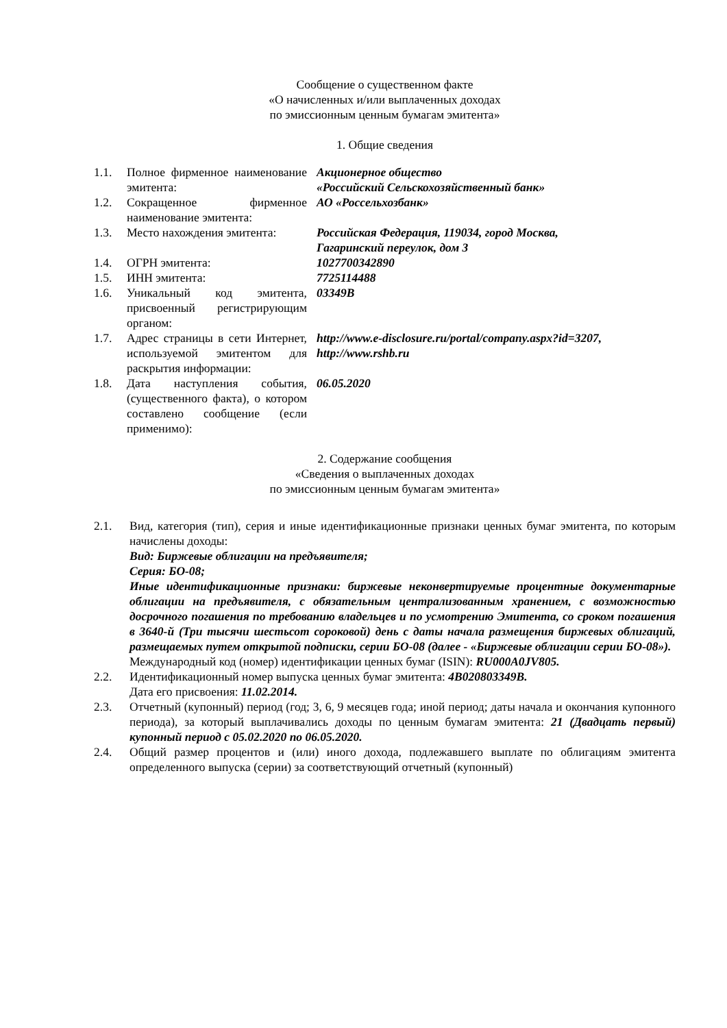Сообщение о существенном факте
«О начисленных и/или выплаченных доходах
по эмиссионным ценным бумагам эмитента»
1. Общие сведения
| 1.1. | Полное фирменное наименование эмитента: | Акционерное общество «Российский Сельскохозяйственный банк» |
| 1.2. | Сокращенное фирменное наименование эмитента: | АО «Россельхозбанк» |
| 1.3. | Место нахождения эмитента: | Российская Федерация, 119034, город Москва, Гагаринский переулок, дом 3 |
| 1.4. | ОГРН эмитента: | 1027700342890 |
| 1.5. | ИНН эмитента: | 7725114488 |
| 1.6. | Уникальный код эмитента, присвоенный регистрирующим органом: | 03349B |
| 1.7. | Адрес страницы в сети Интернет, используемой эмитентом для раскрытия информации: | http://www.e-disclosure.ru/portal/company.aspx?id=3207, http://www.rshb.ru |
| 1.8. | Дата наступления события, (существенного факта), о котором составлено сообщение (если применимо): | 06.05.2020 |
2. Содержание сообщения
«Сведения о выплаченных доходах
по эмиссионным ценным бумагам эмитента»
2.1. Вид, категория (тип), серия и иные идентификационные признаки ценных бумаг эмитента, по которым начислены доходы:
Вид: Биржевые облигации на предъявителя;
Серия: БО-08;
Иные идентификационные признаки: биржевые неконвертируемые процентные документарные облигации на предъявителя, с обязательным централизованным хранением, с возможностью досрочного погашения по требованию владельцев и по усмотрению Эмитента, со сроком погашения в 3640-й (Три тысячи шестьсот сороковой) день с даты начала размещения биржевых облигаций, размещаемых путем открытой подписки, серии БО-08 (далее - «Биржевые облигации серии БО-08»).
Международный код (номер) идентификации ценных бумаг (ISIN): RU000A0JV805.
2.2. Идентификационный номер выпуска ценных бумаг эмитента: 4B020803349B.
Дата его присвоения: 11.02.2014.
2.3. Отчетный (купонный) период (год; 3, 6, 9 месяцев года; иной период; даты начала и окончания купонного периода), за который выплачивались доходы по ценным бумагам эмитента: 21 (Двадцать первый) купонный период с 05.02.2020 по 06.05.2020.
2.4. Общий размер процентов и (или) иного дохода, подлежавшего выплате по облигациям эмитента определенного выпуска (серии) за соответствующий отчетный (купонный)